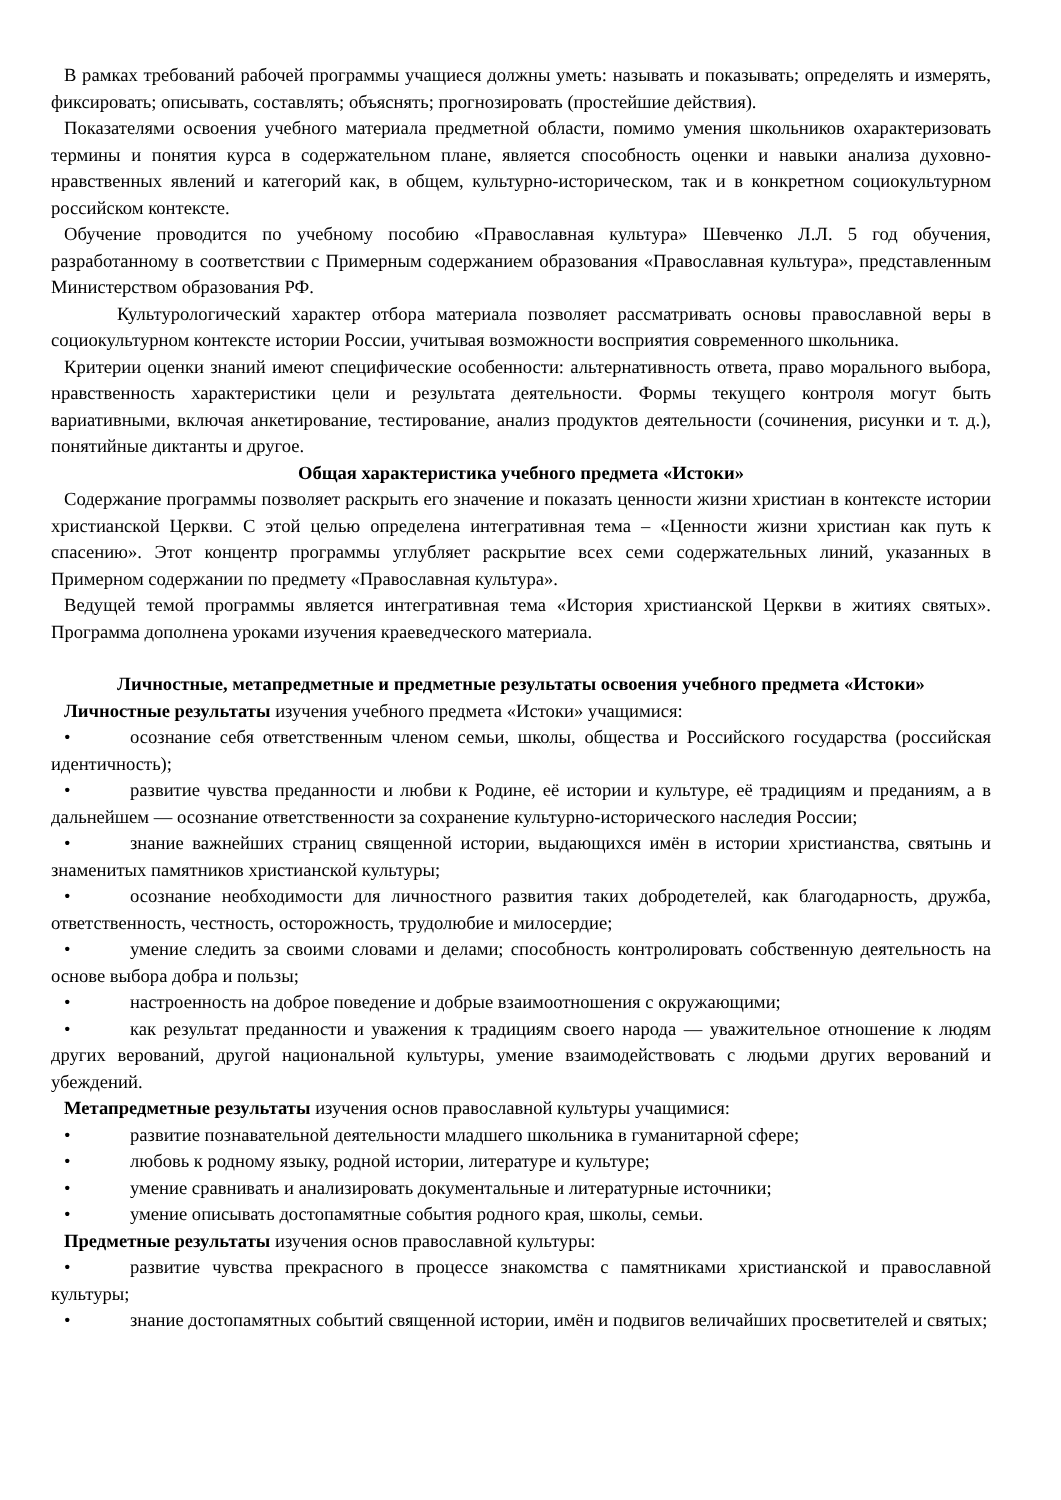В рамках требований рабочей программы учащиеся должны уметь: называть и показывать; определять и измерять, фиксировать; описывать, составлять; объяснять; прогнозировать (простейшие действия).
Показателями освоения учебного материала предметной области, помимо умения школьников охарактеризовать термины и понятия курса в содержательном плане, является способность оценки и навыки анализа духовно-нравственных явлений и категорий как, в общем, культурно-историческом, так и в конкретном социокультурном российском контексте.
Обучение проводится по учебному пособию «Православная культура» Шевченко Л.Л. 5 год обучения, разработанному в соответствии с Примерным содержанием образования «Православная культура», представленным Министерством образования РФ.
Культурологический характер отбора материала позволяет рассматривать основы православной веры в социокультурном контексте истории России, учитывая возможности восприятия современного школьника.
Критерии оценки знаний имеют специфические особенности: альтернативность ответа, право морального выбора, нравственность характеристики цели и результата деятельности. Формы текущего контроля могут быть вариативными, включая анкетирование, тестирование, анализ продуктов деятельности (сочинения, рисунки и т. д.), понятийные диктанты и другое.
Общая характеристика учебного предмета «Истоки»
Содержание программы позволяет раскрыть его значение и показать ценности жизни христиан в контексте истории христианской Церкви. С этой целью определена интегративная тема – «Ценности жизни христиан как путь к спасению». Этот концентр программы углубляет раскрытие всех семи содержательных линий, указанных в Примерном содержании по предмету «Православная культура».
Ведущей темой программы является интегративная тема «История христианской Церкви в житиях святых». Программа дополнена уроками изучения краеведческого материала.
Личностные, метапредметные и предметные результаты освоения учебного предмета «Истоки»
Личностные результаты изучения учебного предмета «Истоки» учащимися:
• осознание себя ответственным членом семьи, школы, общества и Российского государства (российская идентичность);
• развитие чувства преданности и любви к Родине, её истории и культуре, её традициям и преданиям, а в дальнейшем — осознание ответственности за сохранение культурно-исторического наследия России;
• знание важнейших страниц священной истории, выдающихся имён в истории христианства, святынь и знаменитых памятников христианской культуры;
• осознание необходимости для личностного развития таких добродетелей, как благодарность, дружба, ответственность, честность, осторожность, трудолюбие и милосердие;
• умение следить за своими словами и делами; способность контролировать собственную деятельность на основе выбора добра и пользы;
• настроенность на доброе поведение и добрые взаимоотношения с окружающими;
• как результат преданности и уважения к традициям своего народа — уважительное отношение к людям других верований, другой национальной культуры, умение взаимодействовать с людьми других верований и убеждений.
Метапредметные результаты изучения основ православной культуры учащимися:
• развитие познавательной деятельности младшего школьника в гуманитарной сфере;
• любовь к родному языку, родной истории, литературе и культуре;
• умение сравнивать и анализировать документальные и литературные источники;
• умение описывать достопамятные события родного края, школы, семьи.
Предметные результаты изучения основ православной культуры:
• развитие чувства прекрасного в процессе знакомства с памятниками христианской и православной культуры;
• знание достопамятных событий священной истории, имён и подвигов величайших просветителей и святых;